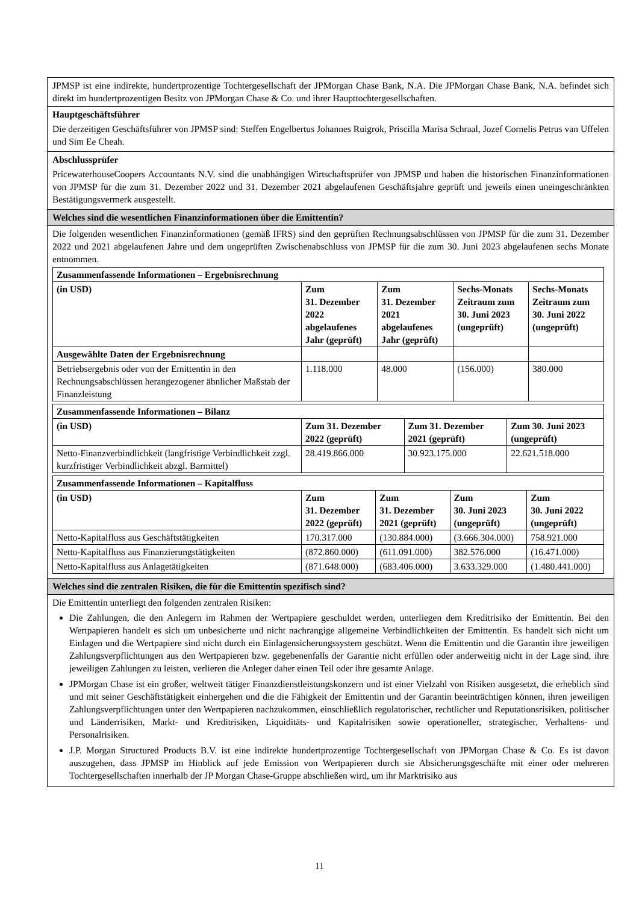JPMSP ist eine indirekte, hundertprozentige Tochtergesellschaft der JPMorgan Chase Bank, N.A. Die JPMorgan Chase Bank, N.A. befindet sich direkt im hundertprozentigen Besitz von JPMorgan Chase & Co. und ihrer Haupttochtergesellschaften.
Hauptgeschäftsführer
Die derzeitigen Geschäftsführer von JPMSP sind: Steffen Engelbertus Johannes Ruigrok, Priscilla Marisa Schraal, Jozef Cornelis Petrus van Uffelen und Sim Ee Cheah.
Abschlussprüfer
PricewaterhouseCoopers Accountants N.V. sind die unabhängigen Wirtschaftsprüfer von JPMSP und haben die historischen Finanzinformationen von JPMSP für die zum 31. Dezember 2022 und 31. Dezember 2021 abgelaufenen Geschäftsjahre geprüft und jeweils einen uneingeschränkten Bestätigungsvermerk ausgestellt.
Welches sind die wesentlichen Finanzinformationen über die Emittentin?
Die folgenden wesentlichen Finanzinformationen (gemäß IFRS) sind den geprüften Rechnungsabschlüssen von JPMSP für die zum 31. Dezember 2022 und 2021 abgelaufenen Jahre und dem ungeprüften Zwischenabschluss von JPMSP für die zum 30. Juni 2023 abgelaufenen sechs Monate entnommen.
| Zusammenfassende Informationen – Ergebnisrechnung | | | | |
| (in USD) | Zum 31. Dezember 2022 abgelaufenes Jahr (geprüft) | Zum 31. Dezember 2021 abgelaufenes Jahr (geprüft) | Sechs-Monats Zeitraum zum 30. Juni 2023 (ungeprüft) | Sechs-Monats Zeitraum zum 30. Juni 2022 (ungeprüft) |
| Ausgewählte Daten der Ergebnisrechnung | | | | |
| Betriebsergebnis oder von der Emittentin in den Rechnungsabschlüssen herangezogener ähnlicher Maßstab der Finanzleistung | 1.118.000 | 48.000 | (156.000) | 380.000 |
| Zusammenfassende Informationen – Bilanz | | | |
| (in USD) | Zum 31. Dezember 2022 (geprüft) | Zum 31. Dezember 2021 (geprüft) | Zum 30. Juni 2023 (ungeprüft) |
| Netto-Finanzverbindlichkeit (langfristige Verbindlichkeit zzgl. kurzfristiger Verbindlichkeit abzgl. Barmittel) | 28.419.866.000 | 30.923.175.000 | 22.621.518.000 |
| Zusammenfassende Informationen – Kapitalfluss | | | | |
| (in USD) | Zum 31. Dezember 2022 (geprüft) | Zum 31. Dezember 2021 (geprüft) | Zum 30. Juni 2023 (ungeprüft) | Zum 30. Juni 2022 (ungeprüft) |
| Netto-Kapitalfluss aus Geschäftstätigkeiten | 170.317.000 | (130.884.000) | (3.666.304.000) | 758.921.000 |
| Netto-Kapitalfluss aus Finanzierungstätigkeiten | (872.860.000) | (611.091.000) | 382.576.000 | (16.471.000) |
| Netto-Kapitalfluss aus Anlagetätigkeiten | (871.648.000) | (683.406.000) | 3.633.329.000 | (1.480.441.000) |
Welches sind die zentralen Risiken, die für die Emittentin spezifisch sind?
Die Emittentin unterliegt den folgenden zentralen Risiken:
Die Zahlungen, die den Anlegern im Rahmen der Wertpapiere geschuldet werden, unterliegen dem Kreditrisiko der Emittentin. Bei den Wertpapieren handelt es sich um unbesicherte und nicht nachrangige allgemeine Verbindlichkeiten der Emittentin. Es handelt sich nicht um Einlagen und die Wertpapiere sind nicht durch ein Einlagensicherungssystem geschützt. Wenn die Emittentin und die Garantin ihre jeweiligen Zahlungsverpflichtungen aus den Wertpapieren bzw. gegebenenfalls der Garantie nicht erfüllen oder anderweitig nicht in der Lage sind, ihre jeweiligen Zahlungen zu leisten, verlieren die Anleger daher einen Teil oder ihre gesamte Anlage.
JPMorgan Chase ist ein großer, weltweit tätiger Finanzdienstleistungskonzern und ist einer Vielzahl von Risiken ausgesetzt, die erheblich sind und mit seiner Geschäftstätigkeit einhergehen und die die Fähigkeit der Emittentin und der Garantin beeinträchtigen können, ihren jeweiligen Zahlungsverpflichtungen unter den Wertpapieren nachzukommen, einschließlich regulatorischer, rechtlicher und Reputationsrisiken, politischer und Länderrisiken, Markt- und Kreditrisiken, Liquiditäts- und Kapitalrisiken sowie operationeller, strategischer, Verhaltens- und Personalrisiken.
J.P. Morgan Structured Products B.V. ist eine indirekte hundertprozentige Tochtergesellschaft von JPMorgan Chase & Co. Es ist davon auszugehen, dass JPMSP im Hinblick auf jede Emission von Wertpapieren durch sie Absicherungsgeschäfte mit einer oder mehreren Tochtergesellschaften innerhalb der JP Morgan Chase-Gruppe abschließen wird, um ihr Marktrisiko aus
11